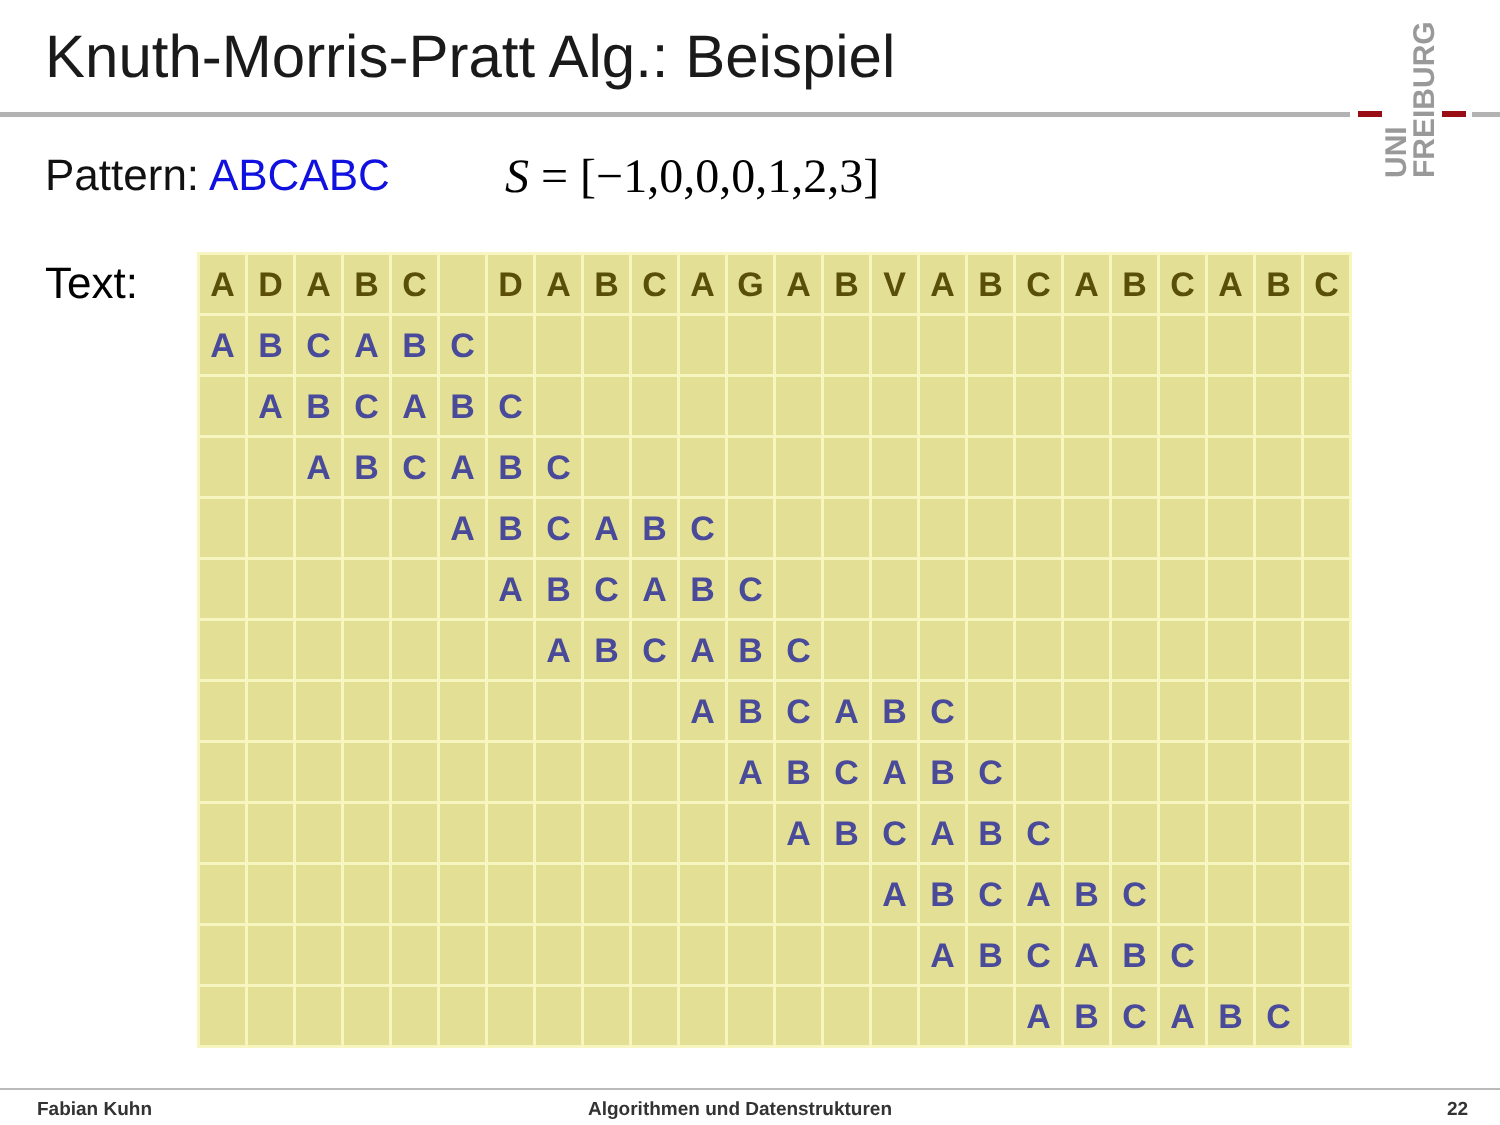Knuth-Morris-Pratt Alg.: Beispiel
UNI FREIBURG
Pattern: ABCABC S = [−1,0,0,0,1,2,3]
Text:
| A | D | A | B | C | | D | A | B | C | A | G | A | B | V | A | B | C | A | B | C | A | B | C |
| A | B | C | A | B | C | | | | | | | | | | | | | | | | | | |
| | A | B | C | A | B | C | | | | | | | | | | | | | | | | | |
| | | A | B | C | A | B | C | | | | | | | | | | | | | | | | |
| | | | | | A | B | C | A | B | C | | | | | | | | | | | | | |
| | | | | | | A | B | C | A | B | C | | | | | | | | | | | | |
| | | | | | | | A | B | C | A | B | C | | | | | | | | | | | |
| | | | | | | | | | | A | B | C | A | B | C | | | | | | | | |
| | | | | | | | | | | | A | B | C | A | B | C | | | | | | | |
| | | | | | | | | | | | | A | B | C | A | B | C | | | | | | |
| | | | | | | | | | | | | | | A | B | C | A | B | C | | | | |
| | | | | | | | | | | | | | | | A | B | C | A | B | C | | | |
| | | | | | | | | | | | | | | | | | A | B | C | A | B | C | |
Fabian Kuhn
Algorithmen und Datenstrukturen
22